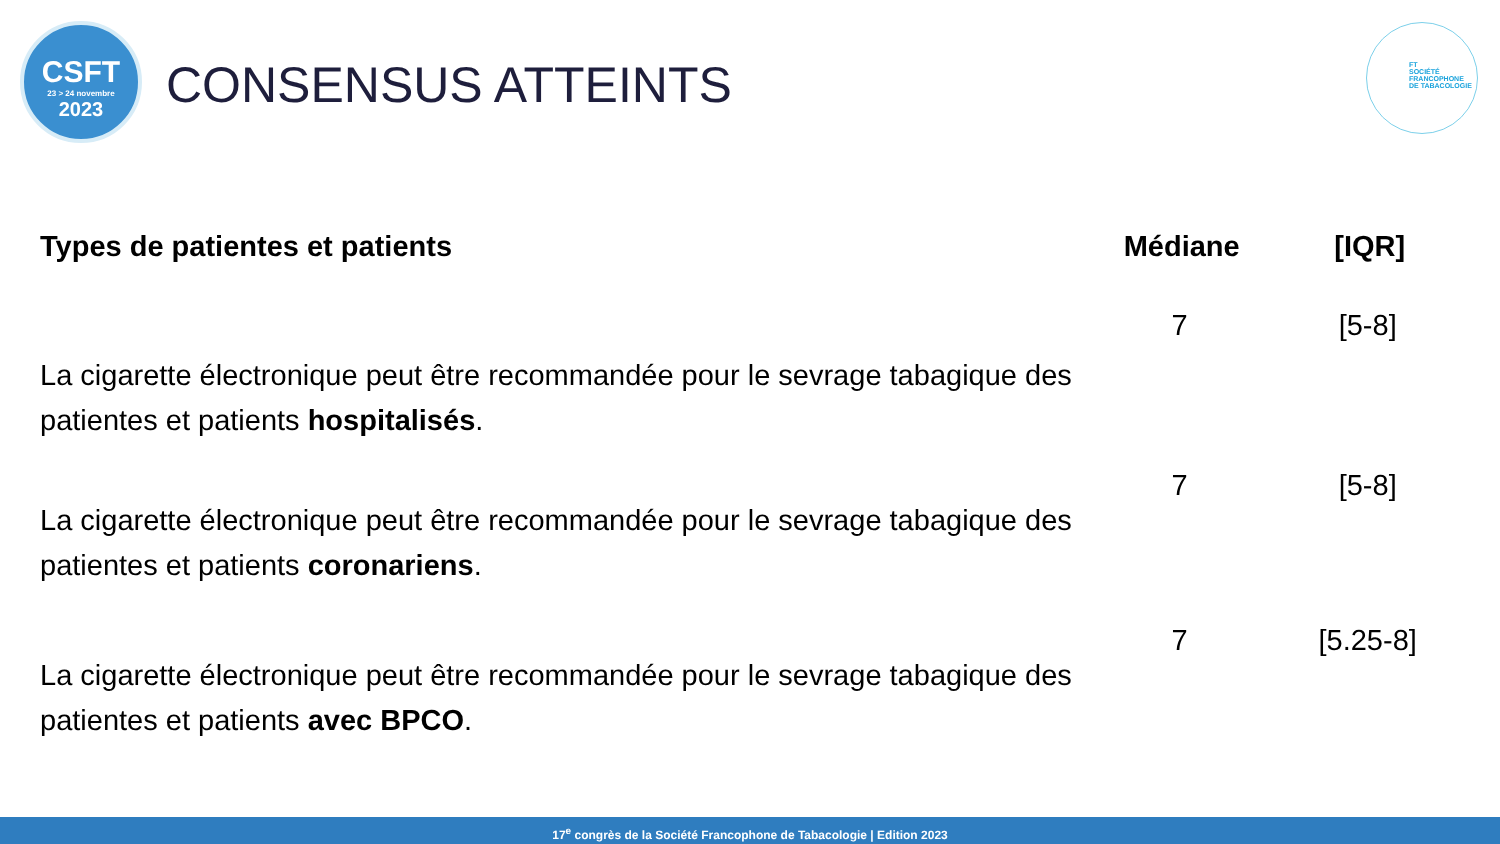CSFT
23 > 24 novembre
2023
CONSENSUS ATTEINTS
FT
SOCIÉTÉ
FRANCOPHONE
DE TABACOLOGIE
| Types de patientes et patients | Médiane | [IQR] |
| --- | --- | --- |
| La cigarette électronique peut être recommandée pour le sevrage tabagique des patientes et patients hospitalisés . | 7 | [5-8] |
| La cigarette électronique peut être recommandée pour le sevrage tabagique des patientes et patients coronariens . | 7 | [5-8] |
| La cigarette électronique peut être recommandée pour le sevrage tabagique des patientes et patients avec BPCO . | 7 | [5.25-8] |
17<sup>e</sup> congrès de la Société Francophone de Tabacologie | Edition 2023